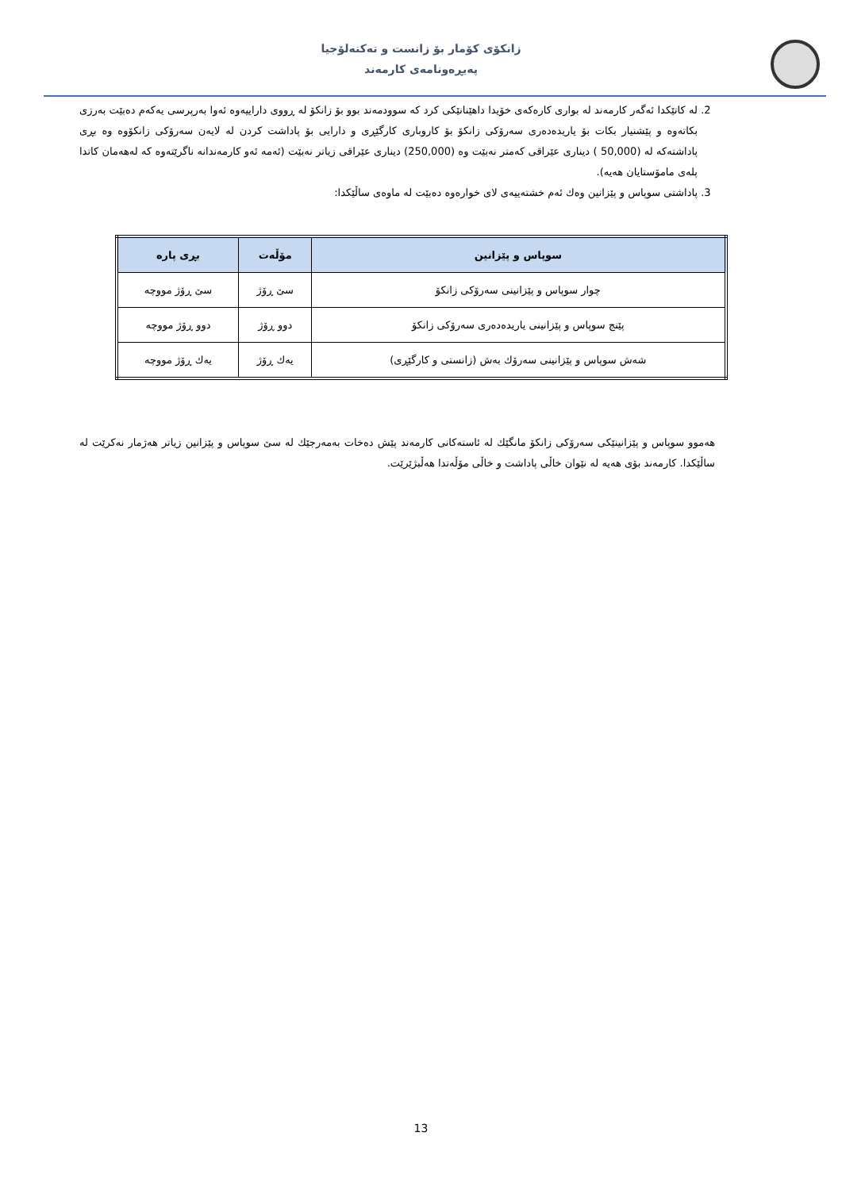زانكۆی كۆمار بۆ زانست و تەكنەلۆجیا
پەیڕەونامەی كارمەند
2. لە كاتێكدا ئەگەر كارمەند لە بواری كارەكەی خۆیدا داهێنانێكی كرد كە سوودمەند بوو بۆ زانكۆ لە ڕووی داراییەوە ئەوا بەرپرسی یەكەم دەبێت بەرزی بكاتەوە و پێشنیار بكات بۆ یاریدەدەری سەرۆكی زانكۆ بۆ كاروباری كارگێڕی و دارایی بۆ پاداشت كردن لە لایەن سەرۆكی زانكۆوە وە بڕی پاداشتەكە لە (50,000 ) دیناری عێراقی كەمتر نەبێت وە (250,000) دیناری عێراقی زیاتر نەبێت (ئەمە ئەو كارمەندانە ناگرێتەوە كە لەهەمان كاتدا پلەی مامۆستایان هەیە).
3. پاداشتی سوپاس و پێزانین وەك ئەم خشتەییەی لای خوارەوە دەبێت لە ماوەی ساڵێكدا:
| سوپاس و پێزانین | مۆڵەت | بڕی پارە |
| --- | --- | --- |
| چوار سوپاس و پێزانینی سەرۆكی زانكۆ | سێ ڕۆژ | سێ ڕۆژ مووچە |
| پێنج سوپاس و پێزانینی یاریدەدەری سەرۆكی زانكۆ | دوو ڕۆژ | دوو ڕۆژ مووچە |
| شەش سوپاس و پێزانینی سەرۆك بەش (زانستی و كارگێڕی) | یەك ڕۆژ | یەك ڕۆژ مووچە |
هەموو سوپاس و پێزانینێكی سەرۆكی زانكۆ مانگێك لە ئاستەكانی كارمەند پێش دەخات بەمەرجێك لە سێ سوپاس و پێزانین زیاتر هەژمار نەكرێت لە ساڵێكدا. كارمەند بۆی هەیە لە نێوان خاڵی پاداشت و خاڵی مۆڵەتدا هەڵبژێرێت.
13